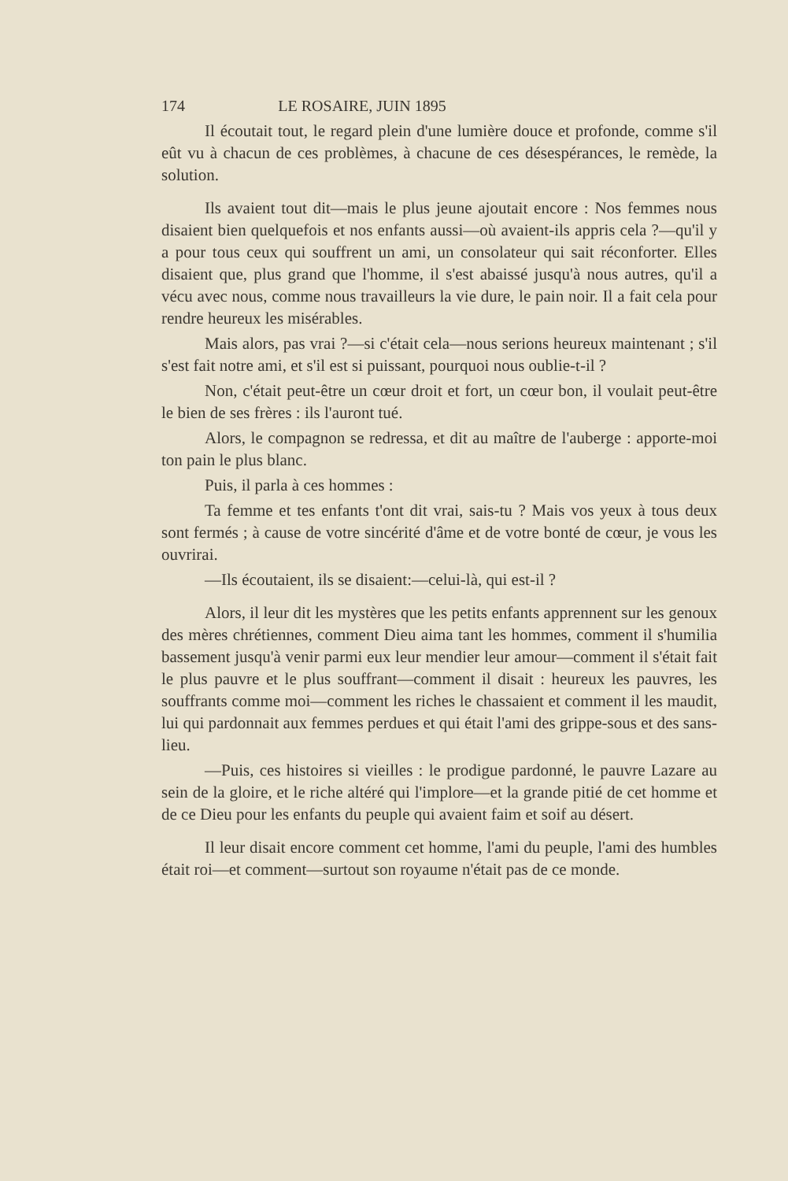174 LE ROSAIRE, JUIN 1895
Il écoutait tout, le regard plein d'une lumière douce et profonde, comme s'il eût vu à chacun de ces problèmes, à chacune de ces désespérances, le remède, la solution.
Ils avaient tout dit—mais le plus jeune ajoutait encore : Nos femmes nous disaient bien quelquefois et nos enfants aussi—où avaient-ils appris cela ?—qu'il y a pour tous ceux qui souffrent un ami, un consolateur qui sait réconforter. Elles disaient que, plus grand que l'homme, il s'est abaissé jusqu'à nous autres, qu'il a vécu avec nous, comme nous travailleurs la vie dure, le pain noir. Il a fait cela pour rendre heureux les misérables.
Mais alors, pas vrai ?—si c'était cela—nous serions heureux maintenant ; s'il s'est fait notre ami, et s'il est si puissant, pourquoi nous oublie-t-il ?
Non, c'était peut-être un cœur droit et fort, un cœur bon, il voulait peut-être le bien de ses frères : ils l'auront tué.
Alors, le compagnon se redressa, et dit au maître de l'auberge : apporte-moi ton pain le plus blanc.
Puis, il parla à ces hommes :
Ta femme et tes enfants t'ont dit vrai, sais-tu ? Mais vos yeux à tous deux sont fermés ; à cause de votre sincérité d'âme et de votre bonté de cœur, je vous les ouvrirai.
—Ils écoutaient, ils se disaient:—celui-là, qui est-il ?
Alors, il leur dit les mystères que les petits enfants apprennent sur les genoux des mères chrétiennes, comment Dieu aima tant les hommes, comment il s'humilia bassement jusqu'à venir parmi eux leur mendier leur amour—comment il s'était fait le plus pauvre et le plus souffrant—comment il disait : heureux les pauvres, les souffrants comme moi—comment les riches le chassaient et comment il les maudit, lui qui pardonnait aux femmes perdues et qui était l'ami des grippe-sous et des sans-lieu.
—Puis, ces histoires si vieilles : le prodigue pardonné, le pauvre Lazare au sein de la gloire, et le riche altéré qui l'implore—et la grande pitié de cet homme et de ce Dieu pour les enfants du peuple qui avaient faim et soif au désert.
Il leur disait encore comment cet homme, l'ami du peuple, l'ami des humbles était roi—et comment—surtout son royaume n'était pas de ce monde.